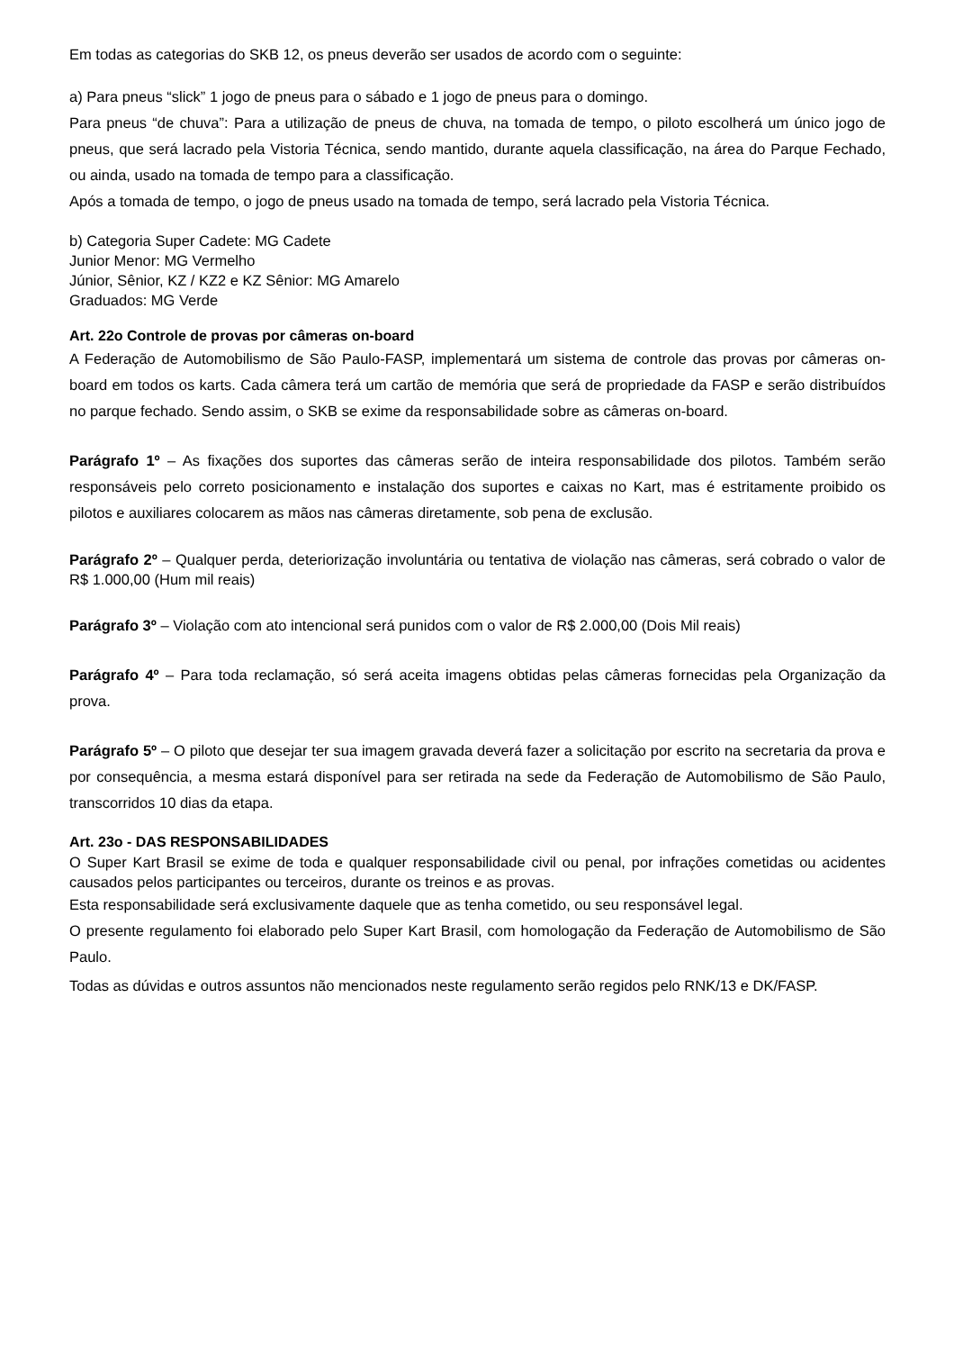Em todas as categorias do SKB 12, os pneus deverão ser usados de acordo com o seguinte:
a) Para pneus “slick” 1 jogo de pneus para o sábado e 1 jogo de pneus para o domingo.
Para pneus “de chuva”: Para a utilização de pneus de chuva, na tomada de tempo, o piloto escolherá um único jogo de pneus, que será lacrado pela Vistoria Técnica, sendo mantido, durante aquela classificação, na área do Parque Fechado, ou ainda, usado na tomada de tempo para a classificação.
Após a tomada de tempo, o jogo de pneus usado na tomada de tempo, será lacrado pela Vistoria Técnica.
b) Categoria Super Cadete: MG Cadete
Junior Menor: MG Vermelho
Júnior, Sênior, KZ / KZ2 e KZ Sênior: MG Amarelo
Graduados: MG Verde
Art. 22o Controle de provas por câmeras on-board
A Federação de Automobilismo de São Paulo-FASP, implementará um sistema de controle das provas por câmeras on-board em todos os karts. Cada câmera terá um cartão de memória que será de propriedade da FASP e serão distribuídos no parque fechado. Sendo assim, o SKB se exime da responsabilidade sobre as câmeras on-board.
Parágrafo 1º – As fixações dos suportes das câmeras serão de inteira responsabilidade dos pilotos. Também serão responsáveis pelo correto posicionamento e instalação dos suportes e caixas no Kart, mas é estritamente proibido os pilotos e auxiliares colocarem as mãos nas câmeras diretamente, sob pena de exclusão.
Parágrafo 2º – Qualquer perda, deteriorização involuntária ou tentativa de violação nas câmeras, será cobrado o valor de R$ 1.000,00 (Hum mil reais)
Parágrafo 3º – Violação com ato intencional será punidos com o valor de R$ 2.000,00 (Dois Mil reais)
Parágrafo 4º – Para toda reclamação, só será aceita imagens obtidas pelas câmeras fornecidas pela Organização da prova.
Parágrafo 5º – O piloto que desejar ter sua imagem gravada deverá fazer a solicitação por escrito na secretaria da prova e por consequência, a mesma estará disponível para ser retirada na sede da Federação de Automobilismo de São Paulo, transcorridos 10 dias da etapa.
Art. 23o - DAS RESPONSABILIDADES
O Super Kart Brasil se exime de toda e qualquer responsabilidade civil ou penal, por infrações cometidas ou acidentes causados pelos participantes ou terceiros, durante os treinos e as provas.
Esta responsabilidade será exclusivamente daquele que as tenha cometido, ou seu responsável legal.
O presente regulamento foi elaborado pelo Super Kart Brasil, com homologação da Federação de Automobilismo de São Paulo.
Todas as dúvidas e outros assuntos não mencionados neste regulamento serão regidos pelo RNK/13 e DK/FASP.